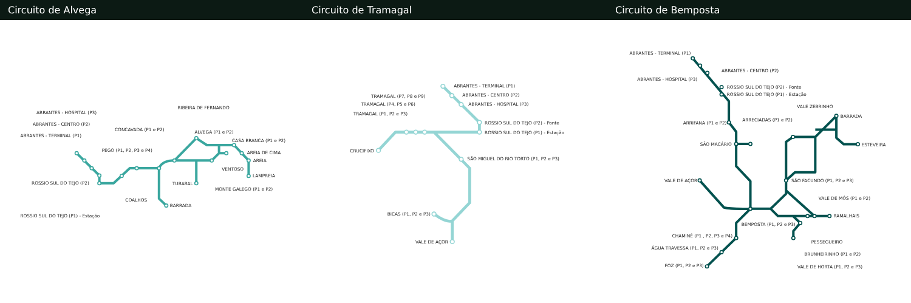Circuito de Alvega Circuito de Tramagal Circuito de Bemposta
ABRANTES - HOSPITAL (P3)
ABRANTES - CENTRO (P2)
ABRANTES - TERMINAL (P1)
PEGO (P1, P2, P3 e P4)
CONCAVADA (P1 e P2)
RIBEIRA DE FERNANDO
ALVEGA (P1 e P2)
CASA BRANCA (P1 e P2)
AREIA DE CIMA
AREIA
VENTOSO
LAMPREIA
ROSSIO SUL DO TEJO (P2)
TUBARAL
MONTE GALEGO (P1 e P2)
COALHOS
BARRADA
ROSSIO SUL DO TEJO (P1) - Estação
ABRANTES - TERMINAL (P1)
ABRANTES - CENTRO (P2)
ABRANTES - HOSPITAL (P3)
TRAMAGAL (P7, P8 e P9)
TRAMAGAL (P4, P5 e P6)
TRAMAGAL (P1, P2 e P3)
ROSSIO SUL DO TEJO (P2) - Ponte
ROSSIO SUL DO TEJO (P1) - Estação
CRUCIFIXO
SÃO MIGUEL DO RIO TORTO (P1, P2 e P3)
BICAS (P1, P2 e P3)
VALE DE AÇOR
ABRANTES - TERMINAL (P1)
ABRANTES - CENTRO (P2)
ABRANTES - HOSPITAL (P3)
ROSSIO SUL DO TEJO (P2) - Ponte
ROSSIO SUL DO TEJO (P1) - Estação
VALE ZEBRINHO
BARRADA
ARRECIADAS (P1 e P2)
ARRIFANA (P1 e P2)
SÃO MACÁRIO
ESTEVEIRA
VALE DE AÇOR
SÃO FACUNDO (P1, P2 e P3)
VALE DE MÓS (P1 e P2)
RAMALHAIS
BEMPOSTA (P1, P2 e P3)
CHAMINÉ (P1 , P2, P3 e P4)
PESSEGUEIRO
ÁGUA TRAVESSA (P1, P2 e P3)
BRUNHEIRINHO (P1 e P2)
FOZ (P1, P2 e P3)
VALE DE HORTA (P1, P2 e P3)